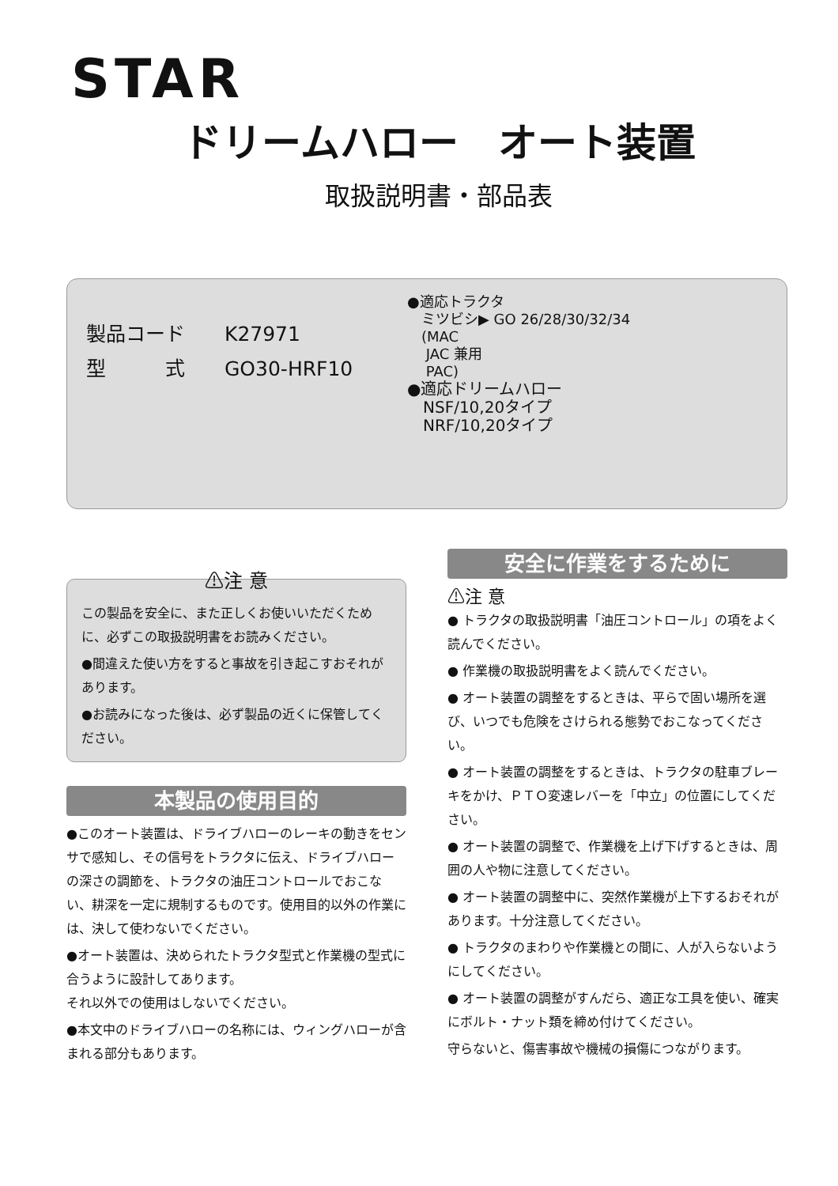STAR
ドリームハロー　オート装置
取扱説明書・部品表
製品コード　　K27971
型　　　式　　GO30-HRF10
●適応トラクタ
　ミツビシ▶ GO 26/28/30/32/34
　(MAC
　 JAC 兼用
　 PAC)
●適応ドリームハロー
　NSF/10,20タイプ
　NRF/10,20タイプ
⚠注 意
この製品を安全に、また正しくお使いいただくために、必ずこの取扱説明書をお読みください。
●間違えた使い方をすると事故を引き起こすおそれがあります。
●お読みになった後は、必ず製品の近くに保管してください。
本製品の使用目的
●このオート装置は、ドライブハローのレーキの動きをセンサで感知し、その信号をトラクタに伝え、ドライブハローの深さの調節を、トラクタの油圧コントロールでおこない、耕深を一定に規制するものです。使用目的以外の作業には、決して使わないでください。
●オート装置は、決められたトラクタ型式と作業機の型式に合うように設計してあります。
それ以外での使用はしないでください。
●本文中のドライブハローの名称には、ウィングハローが含まれる部分もあります。
安全に作業をするために
⚠注 意
● トラクタの取扱説明書「油圧コントロール」の項をよく読んでください。
● 作業機の取扱説明書をよく読んでください。
● オート装置の調整をするときは、平らで固い場所を選び、いつでも危険をさけられる態勢でおこなってください。
● オート装置の調整をするときは、トラクタの駐車ブレーキをかけ、ＰＴＯ変速レバーを「中立」の位置にしてください。
● オート装置の調整で、作業機を上げ下げするときは、周囲の人や物に注意してください。
● オート装置の調整中に、突然作業機が上下するおそれがあります。十分注意してください。
● トラクタのまわりや作業機との間に、人が入らないようにしてください。
● オート装置の調整がすんだら、適正な工具を使い、確実にボルト・ナット類を締め付けてください。
守らないと、傷害事故や機械の損傷につながります。